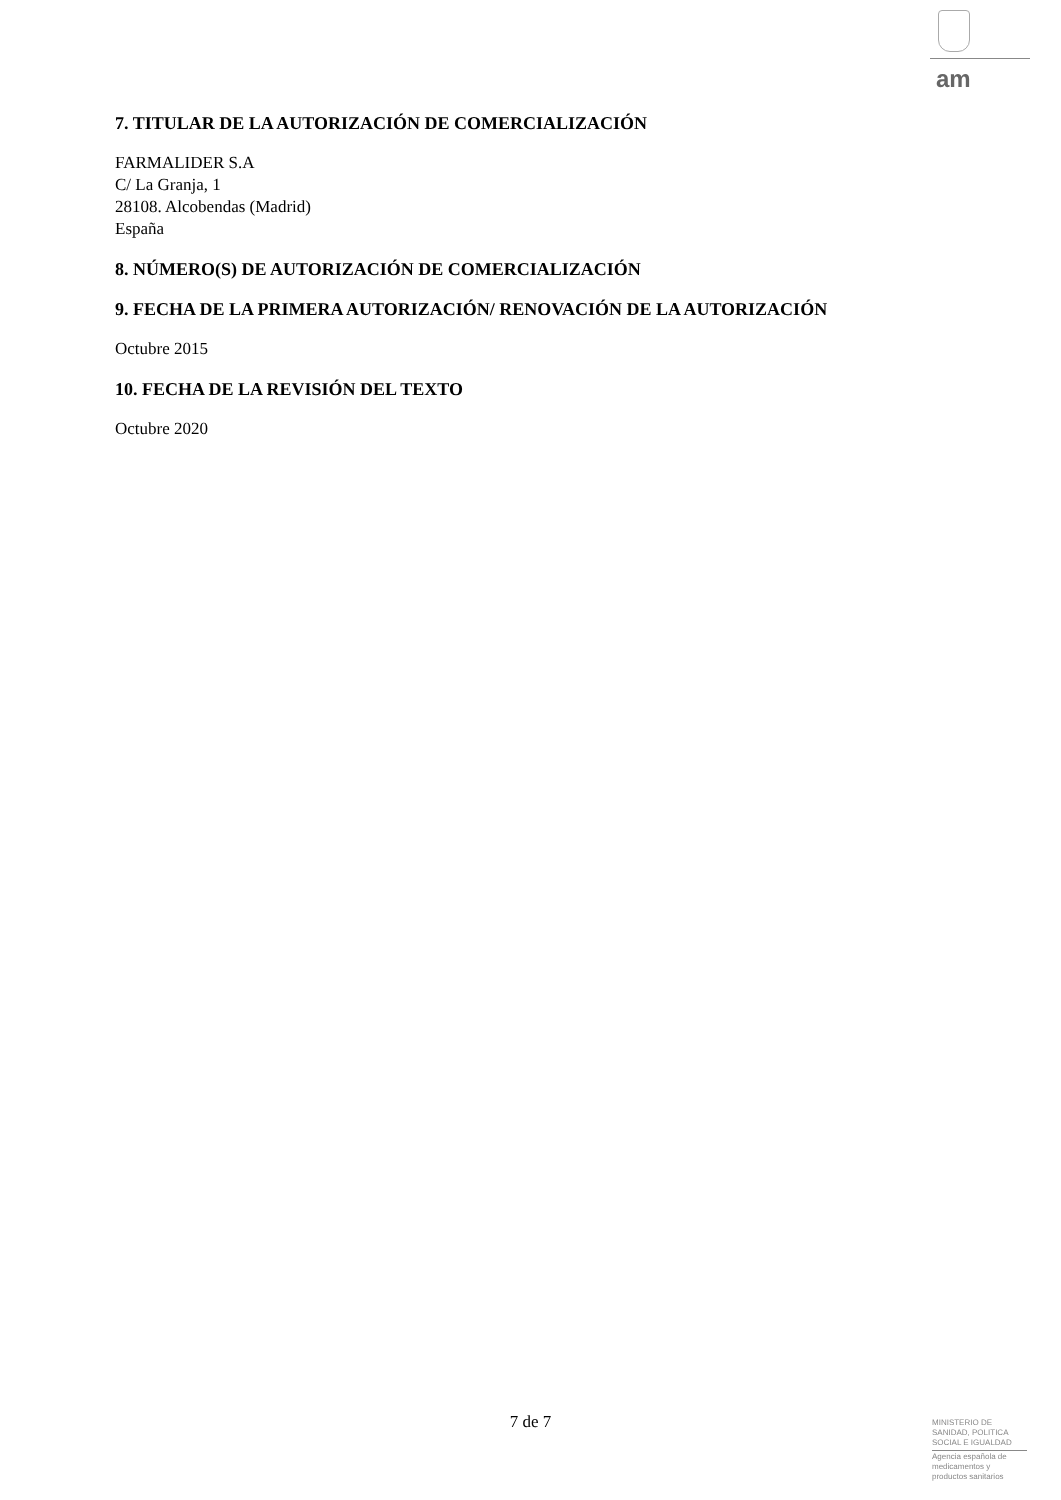am
7. TITULAR DE LA AUTORIZACIÓN DE COMERCIALIZACIÓN
FARMALIDER S.A
C/ La Granja, 1
28108. Alcobendas (Madrid)
España
8. NÚMERO(S) DE AUTORIZACIÓN DE COMERCIALIZACIÓN
9. FECHA DE LA PRIMERA AUTORIZACIÓN/ RENOVACIÓN DE LA AUTORIZACIÓN
Octubre 2015
10. FECHA DE LA REVISIÓN DEL TEXTO
Octubre 2020
7 de 7
MINISTERIO DE
SANIDAD, POLITICA
SOCIAL E IGUALDAD
Agencia española de
medicamentos y
productos sanitarios